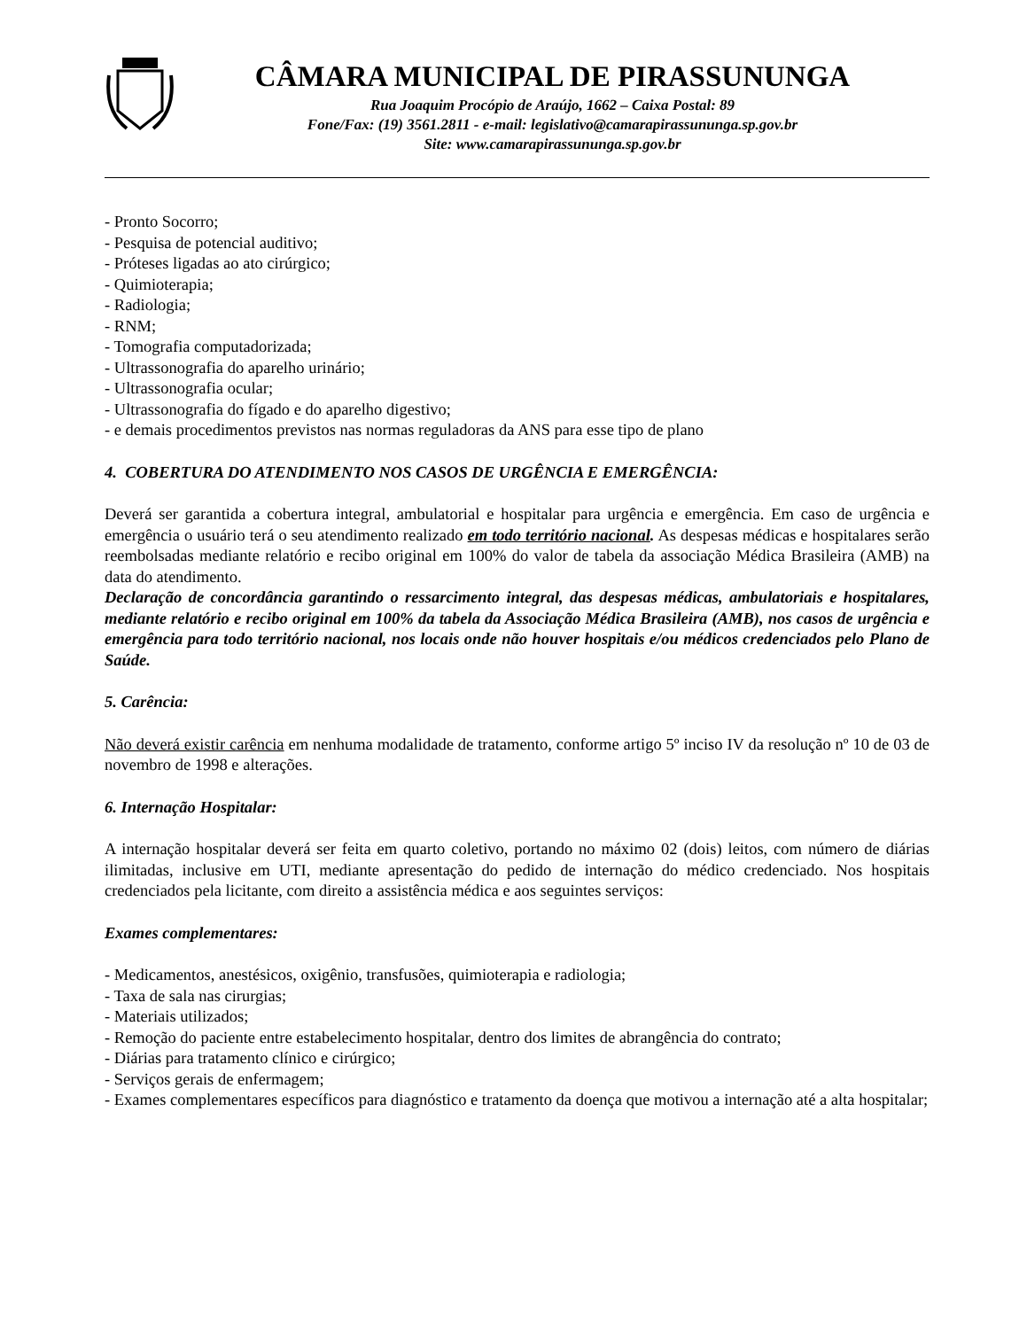CÂMARA MUNICIPAL DE PIRASSUNUNGA
Rua Joaquim Procópio de Araújo, 1662 – Caixa Postal: 89
Fone/Fax: (19) 3561.2811 - e-mail: legislativo@camarapirassununga.sp.gov.br
Site: www.camarapirassununga.sp.gov.br
- Pronto Socorro;
- Pesquisa de potencial auditivo;
- Próteses ligadas ao ato cirúrgico;
- Quimioterapia;
- Radiologia;
- RNM;
- Tomografia computadorizada;
- Ultrassonografia do aparelho urinário;
- Ultrassonografia ocular;
- Ultrassonografia do fígado e do aparelho digestivo;
- e demais procedimentos previstos nas normas reguladoras da ANS para esse tipo de plano
4. COBERTURA DO ATENDIMENTO NOS CASOS DE URGÊNCIA E EMERGÊNCIA:
Deverá ser garantida a cobertura integral, ambulatorial e hospitalar para urgência e emergência. Em caso de urgência e emergência o usuário terá o seu atendimento realizado em todo território nacional. As despesas médicas e hospitalares serão reembolsadas mediante relatório e recibo original em 100% do valor de tabela da associação Médica Brasileira (AMB) na data do atendimento.
Declaração de concordância garantindo o ressarcimento integral, das despesas médicas, ambulatoriais e hospitalares, mediante relatório e recibo original em 100% da tabela da Associação Médica Brasileira (AMB), nos casos de urgência e emergência para todo território nacional, nos locais onde não houver hospitais e/ou médicos credenciados pelo Plano de Saúde.
5. Carência:
Não deverá existir carência em nenhuma modalidade de tratamento, conforme artigo 5º inciso IV da resolução nº 10 de 03 de novembro de 1998 e alterações.
6. Internação Hospitalar:
A internação hospitalar deverá ser feita em quarto coletivo, portando no máximo 02 (dois) leitos, com número de diárias ilimitadas, inclusive em UTI, mediante apresentação do pedido de internação do médico credenciado. Nos hospitais credenciados pela licitante, com direito a assistência médica e aos seguintes serviços:
Exames complementares:
- Medicamentos, anestésicos, oxigênio, transfusões, quimioterapia e radiologia;
- Taxa de sala nas cirurgias;
- Materiais utilizados;
- Remoção do paciente entre estabelecimento hospitalar, dentro dos limites de abrangência do contrato;
- Diárias para tratamento clínico e cirúrgico;
- Serviços gerais de enfermagem;
- Exames complementares específicos para diagnóstico e tratamento da doença que motivou a internação até a alta hospitalar;